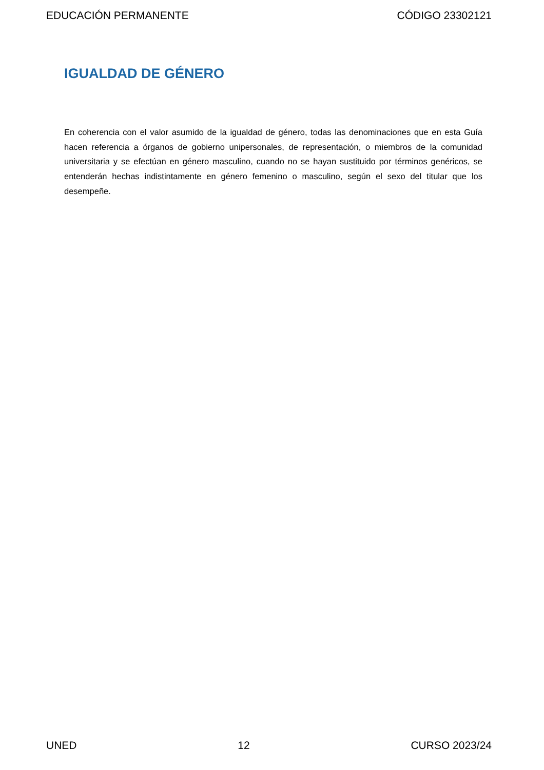EDUCACIÓN PERMANENTE CÓDIGO 23302121
IGUALDAD DE GÉNERO
En coherencia con el valor asumido de la igualdad de género, todas las denominaciones que en esta Guía hacen referencia a órganos de gobierno unipersonales, de representación, o miembros de la comunidad universitaria y se efectúan en género masculino, cuando no se hayan sustituido por términos genéricos, se entenderán hechas indistintamente en género femenino o masculino, según el sexo del titular que los desempeñe.
UNED 12 CURSO 2023/24